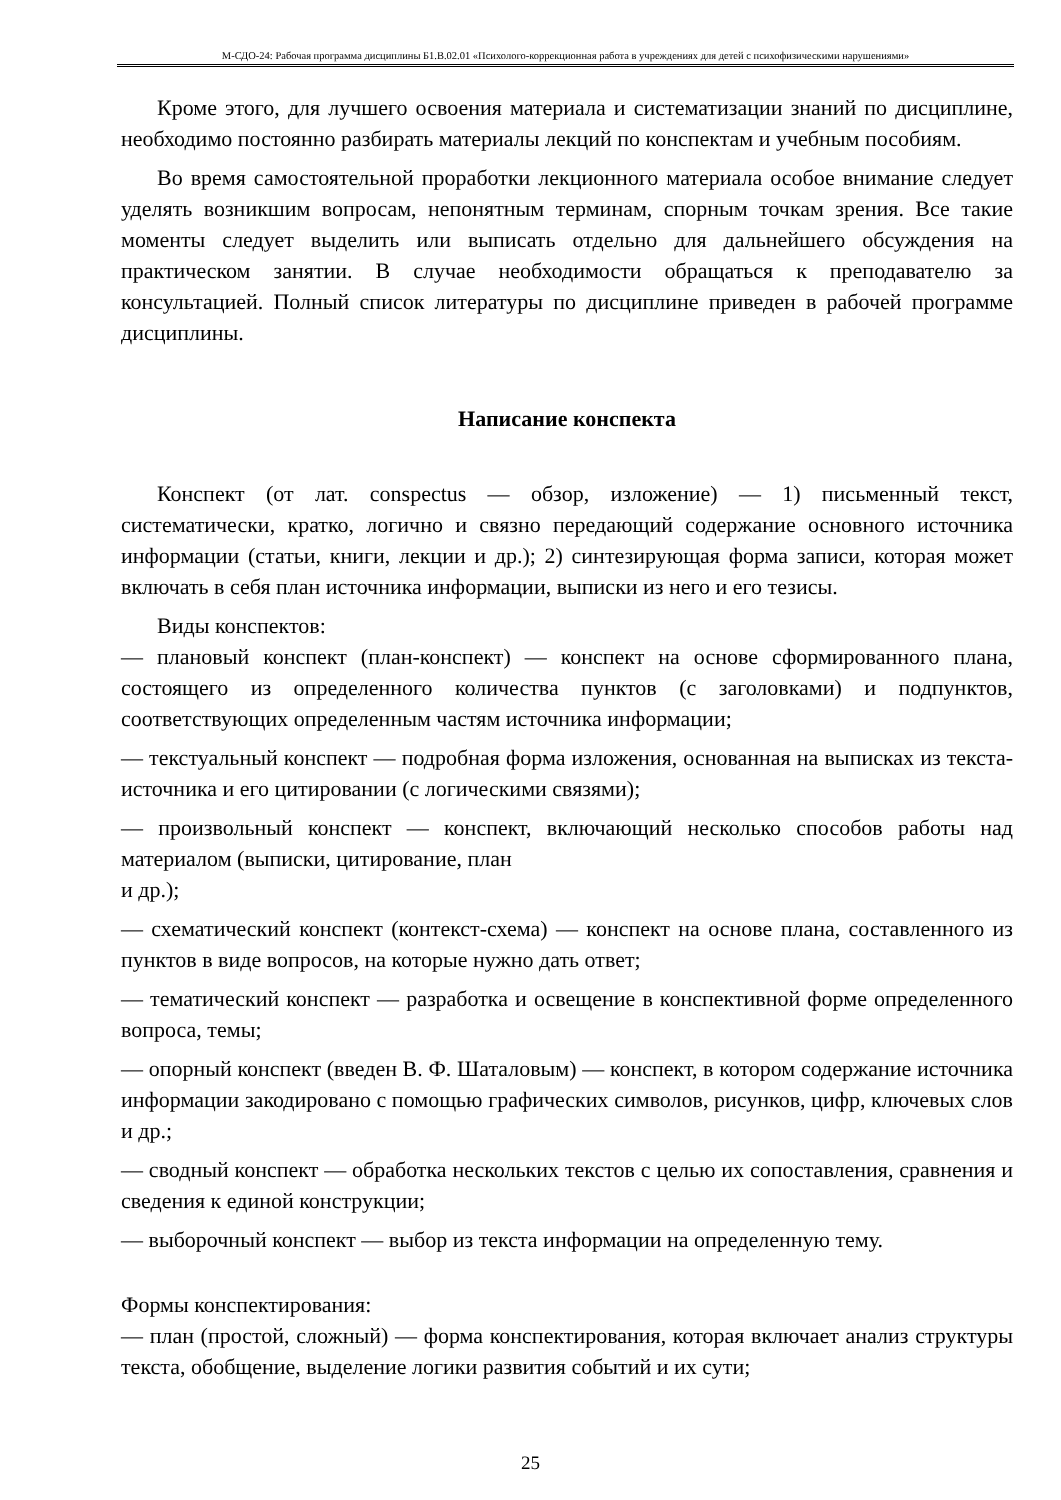М-СДО-24: Рабочая программа дисциплины Б1.В.02.01 «Психолого-коррекционная работа в учреждениях для детей с психофизическими нарушениями»
Кроме этого, для лучшего освоения материала и систематизации знаний по дисциплине, необходимо постоянно разбирать материалы лекций по конспектам и учебным пособиям.
Во время самостоятельной проработки лекционного материала особое внимание следует уделять возникшим вопросам, непонятным терминам, спорным точкам зрения. Все такие моменты следует выделить или выписать отдельно для дальнейшего обсуждения на практическом занятии. В случае необходимости обращаться к преподавателю за консультацией. Полный список литературы по дисциплине приведен в рабочей программе дисциплины.
Написание конспекта
Конспект (от лат. conspectus — обзор, изложение) — 1) письменный текст, систематически, кратко, логично и связно передающий содержание основного источника информации (статьи, книги, лекции и др.); 2) синтезирующая форма записи, которая может включать в себя план источника информации, выписки из него и его тезисы.
Виды конспектов:
— плановый конспект (план-конспект) — конспект на основе сформированного плана, состоящего из определенного количества пунктов (с заголовками) и подпунктов, соответствующих определенным частям источника информации;
— текстуальный конспект — подробная форма изложения, основанная на выписках из текста-источника и его цитировании (с логическими связями);
— произвольный конспект — конспект, включающий несколько способов работы над материалом (выписки, цитирование, план
и др.);
— схематический конспект (контекст-схема) — конспект на основе плана, составленного из пунктов в виде вопросов, на которые нужно дать ответ;
— тематический конспект — разработка и освещение в конспективной форме определенного вопроса, темы;
— опорный конспект (введен В. Ф. Шаталовым) — конспект, в котором содержание источника информации закодировано с помощью графических символов, рисунков, цифр, ключевых слов и др.;
— сводный конспект — обработка нескольких текстов с целью их сопоставления, сравнения и сведения к единой конструкции;
— выборочный конспект — выбор из текста информации на определенную тему.
Формы конспектирования:
— план (простой, сложный) — форма конспектирования, которая включает анализ структуры текста, обобщение, выделение логики развития событий и их сути;
25